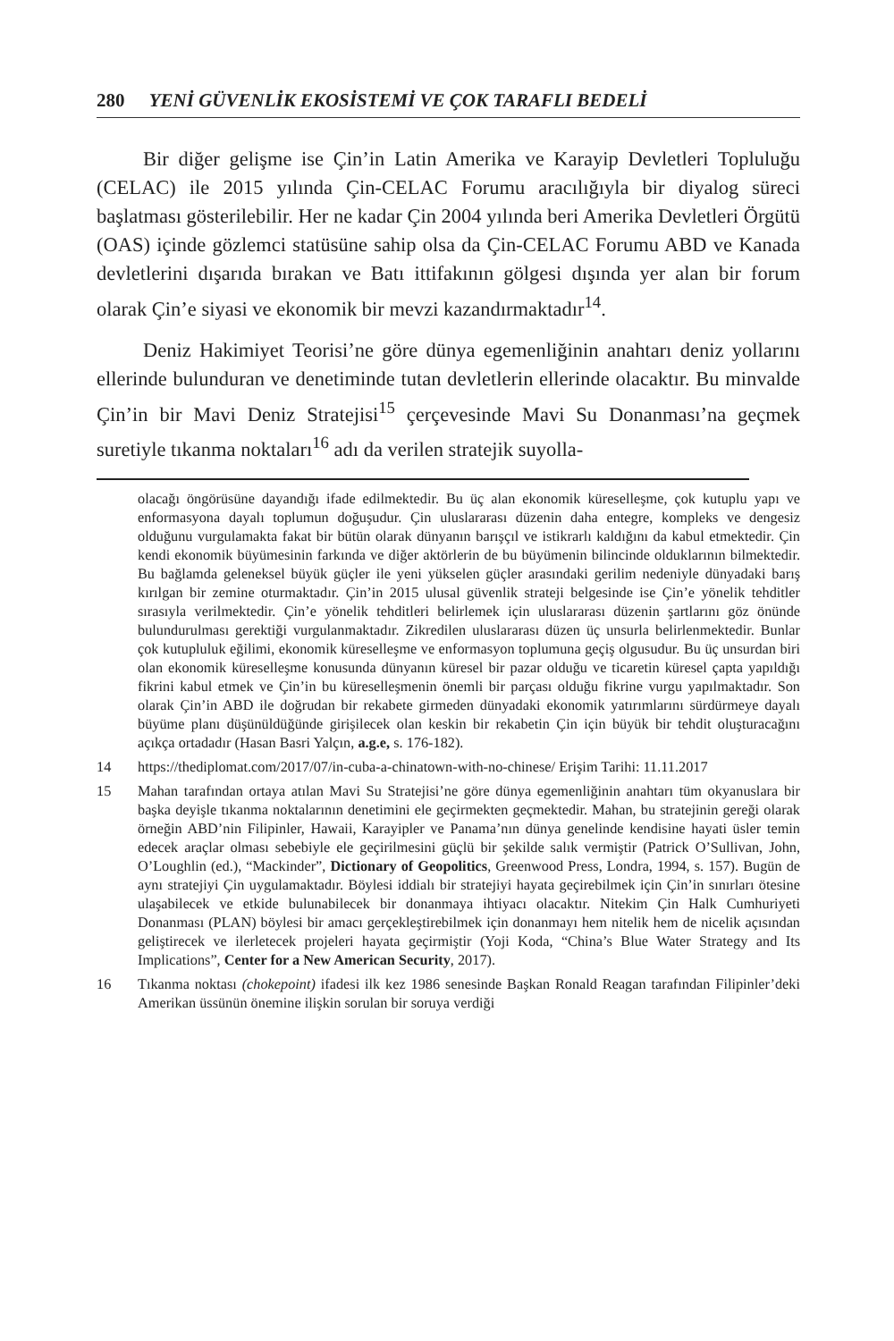280 YENİ GÜVENLİK EKOSİSTEMİ VE ÇOK TARAFLI BEDELİ
Bir diğer gelişme ise Çin’in Latin Amerika ve Karayip Devletleri Topluluğu (CELAC) ile 2015 yılında Çin-CELAC Forumu aracılığıyla bir diyalog süreci başlatması gösterilebilir. Her ne kadar Çin 2004 yılında beri Amerika Devletleri Örgütü (OAS) içinde gözlemci statüsüne sahip olsa da Çin-CELAC Forumu ABD ve Kanada devletlerini dışarıda bırakan ve Batı ittifakının gölgesi dışında yer alan bir forum olarak Çin’e siyasi ve ekonomik bir mevzi kazandırmaktadır<sup>14</sup>.
Deniz Hakimiyet Teorisi’ne göre dünya egemenliğinin anahtarı deniz yollarını ellerinde bulunduran ve denetiminde tutan devletlerin ellerinde olacaktır. Bu minvalde Çin’in bir Mavi Deniz Stratejisi<sup>15</sup> çerçevesinde Mavi Su Donanması’na geçmek suretiyle tıkanma noktaları<sup>16</sup> adı da verilen stratejik suyolla-
olacağı öngörüsüne dayandığı ifade edilmektedir. Bu üç alan ekonomik küreselleşme, çok kutuplu yapı ve enformasyona dayalı toplumun doğuşudur. Çin uluslararası düzenin daha entegre, kompleks ve dengesiz olduğunu vurgulamakta fakat bir bütün olarak dünyanın barışçıl ve istikrarlı kaldığını da kabul etmektedir. Çin kendi ekonomik büyümesinin farkında ve diğer aktörlerin de bu büyümenin bilincinde olduklarının bilmektedir. Bu bağlamda geleneksel büyük güçler ile yeni yükselen güçler arasındaki gerilim nedeniyle dünyadaki barış kırılgan bir zemine oturmaktadır. Çin’in 2015 ulusal güvenlik strateji belgesinde ise Çin’e yönelik tehditler sırasıyla verilmektedir. Çin’e yönelik tehditleri belirlemek için uluslararası düzenin şartlarını göz önünde bulundurulması gerektiği vurgulanmaktadır. Zikredilen uluslararası düzen üç unsurla belirlenmektedir. Bunlar çok kutupluluk eğilimi, ekonomik küreselleşme ve enformasyon toplumuna geçiş olgusudur. Bu üç unsurdan biri olan ekonomik küreselleşme konusunda dünyanın küresel bir pazar olduğu ve ticaretin küresel çapta yapıldığı fikrini kabul etmek ve Çin’in bu küreselleşmenin önemli bir parçası olduğu fikrine vurgu yapılmaktadır. Son olarak Çin’in ABD ile doğrudan bir rekabete girmeden dünyadaki ekonomik yatırımlarını sürdürmeye dayalı büyüme planı düşünüldüğünde girişilecek olan keskin bir rekabetin Çin için büyük bir tehdit oluşturacağını açıkça ortadadır (Hasan Basri Yalçın, a.g.e, s. 176-182).
14 https://thediplomat.com/2017/07/in-cuba-a-chinatown-with-no-chinese/ Erişim Tarihi: 11.11.2017
15 Mahan tarafından ortaya atılan Mavi Su Stratejisi’ne göre dünya egemenliğinin anahtarı tüm okyanuslara bir başka deyişle tıkanma noktalarının denetimini ele geçirmekten geçmektedir. Mahan, bu stratejinin gereği olarak örneğin ABD’nin Filipinler, Hawaii, Karayipler ve Panama’nın dünya genelinde kendisine hayati üsler temin edecek araçlar olması sebebiyle ele geçirilmesini güçlü bir şekilde salık vermiştir (Patrick O’Sullivan, John, O’Loughlin (ed.), “Mackinder”, Dictionary of Geopolitics, Greenwood Press, Londra, 1994, s. 157). Bugün de aynı stratejiyi Çin uygulamaktadır. Böylesi iddialı bir stratejiyi hayata geçirebilmek için Çin’in sınırları ötesine ulaşabilecek ve etkide bulunabilecek bir donanmaya ihtiyacı olacaktır. Nitekim Çin Halk Cumhuriyeti Donanması (PLAN) böylesi bir amacı gerçekleştirebilmek için donanmayı hem nitelik hem de nicelik açısından geliştirecek ve ilerletecek projeleri hayata geçirmiştir (Yoji Koda, “China’s Blue Water Strategy and Its Implications”, Center for a New American Security, 2017).
16 Tıkanma noktası (chokepoint) ifadesi ilk kez 1986 senesinde Başkan Ronald Reagan tarafından Filipinler’deki Amerikan üssünün önemine ilişkin sorulan bir soruya verdiği